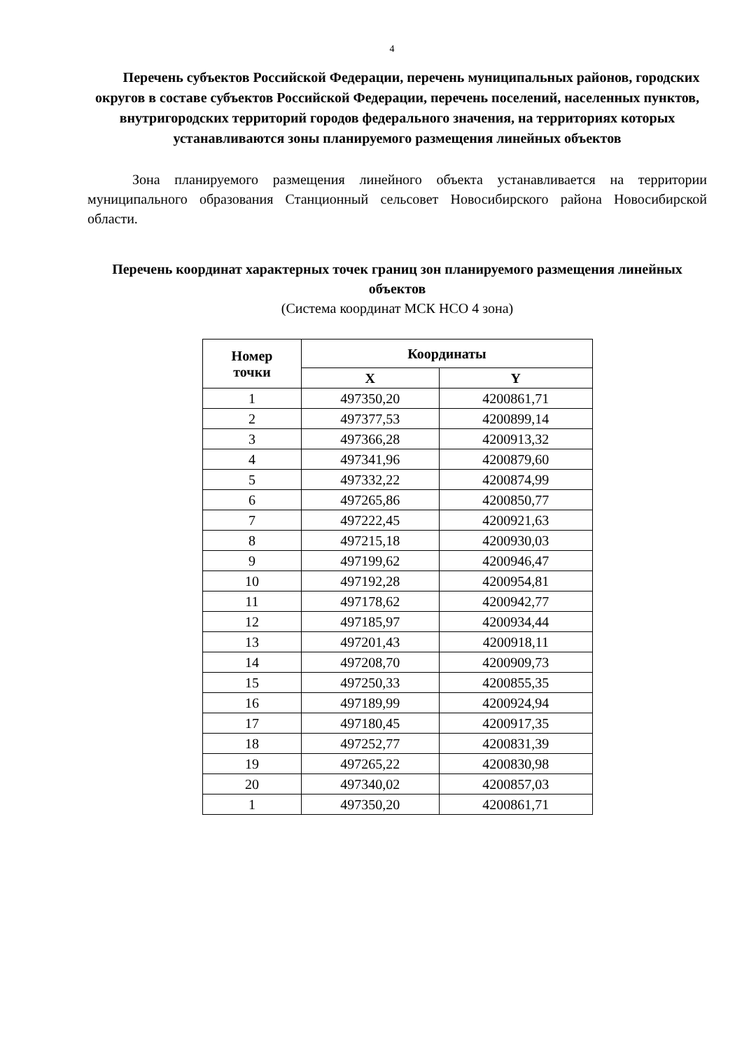4
Перечень субъектов Российской Федерации, перечень муниципальных районов, городских округов в составе субъектов Российской Федерации, перечень поселений, населенных пунктов, внутригородских территорий городов федерального значения, на территориях которых устанавливаются зоны планируемого размещения линейных объектов
Зона планируемого размещения линейного объекта устанавливается на территории муниципального образования Станционный сельсовет Новосибирского района Новосибирской области.
Перечень координат характерных точек границ зон планируемого размещения линейных объектов
(Система координат МСК НСО 4 зона)
| Номер точки | Координаты | |
| --- | --- | --- |
| | X | Y |
| 1 | 497350,20 | 4200861,71 |
| 2 | 497377,53 | 4200899,14 |
| 3 | 497366,28 | 4200913,32 |
| 4 | 497341,96 | 4200879,60 |
| 5 | 497332,22 | 4200874,99 |
| 6 | 497265,86 | 4200850,77 |
| 7 | 497222,45 | 4200921,63 |
| 8 | 497215,18 | 4200930,03 |
| 9 | 497199,62 | 4200946,47 |
| 10 | 497192,28 | 4200954,81 |
| 11 | 497178,62 | 4200942,77 |
| 12 | 497185,97 | 4200934,44 |
| 13 | 497201,43 | 4200918,11 |
| 14 | 497208,70 | 4200909,73 |
| 15 | 497250,33 | 4200855,35 |
| 16 | 497189,99 | 4200924,94 |
| 17 | 497180,45 | 4200917,35 |
| 18 | 497252,77 | 4200831,39 |
| 19 | 497265,22 | 4200830,98 |
| 20 | 497340,02 | 4200857,03 |
| 1 | 497350,20 | 4200861,71 |